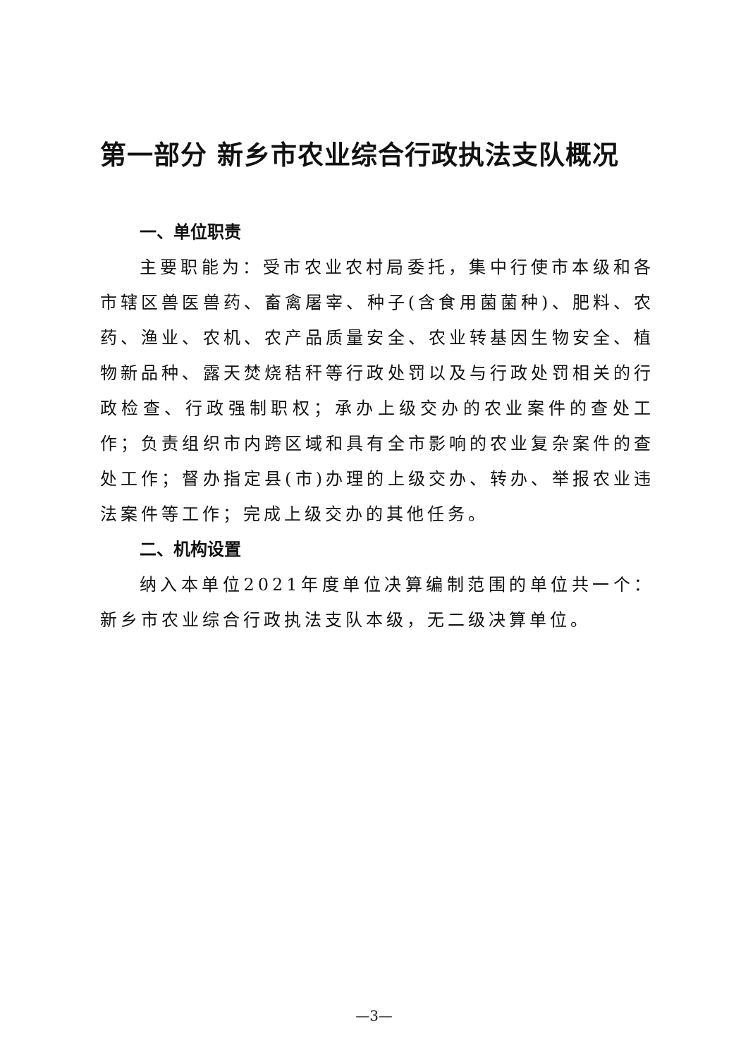第一部分 新乡市农业综合行政执法支队概况
一、单位职责
主要职能为：受市农业农村局委托，集中行使市本级和各市辖区兽医兽药、畜禽屠宰、种子(含食用菌菌种)、肥料、农药、渔业、农机、农产品质量安全、农业转基因生物安全、植物新品种、露天焚烧秸秆等行政处罚以及与行政处罚相关的行政检查、行政强制职权；承办上级交办的农业案件的查处工作；负责组织市内跨区域和具有全市影响的农业复杂案件的查处工作；督办指定县(市)办理的上级交办、转办、举报农业违法案件等工作；完成上级交办的其他任务。
二、机构设置
纳入本单位2021年度单位决算编制范围的单位共一个：新乡市农业综合行政执法支队本级，无二级决算单位。
—3—